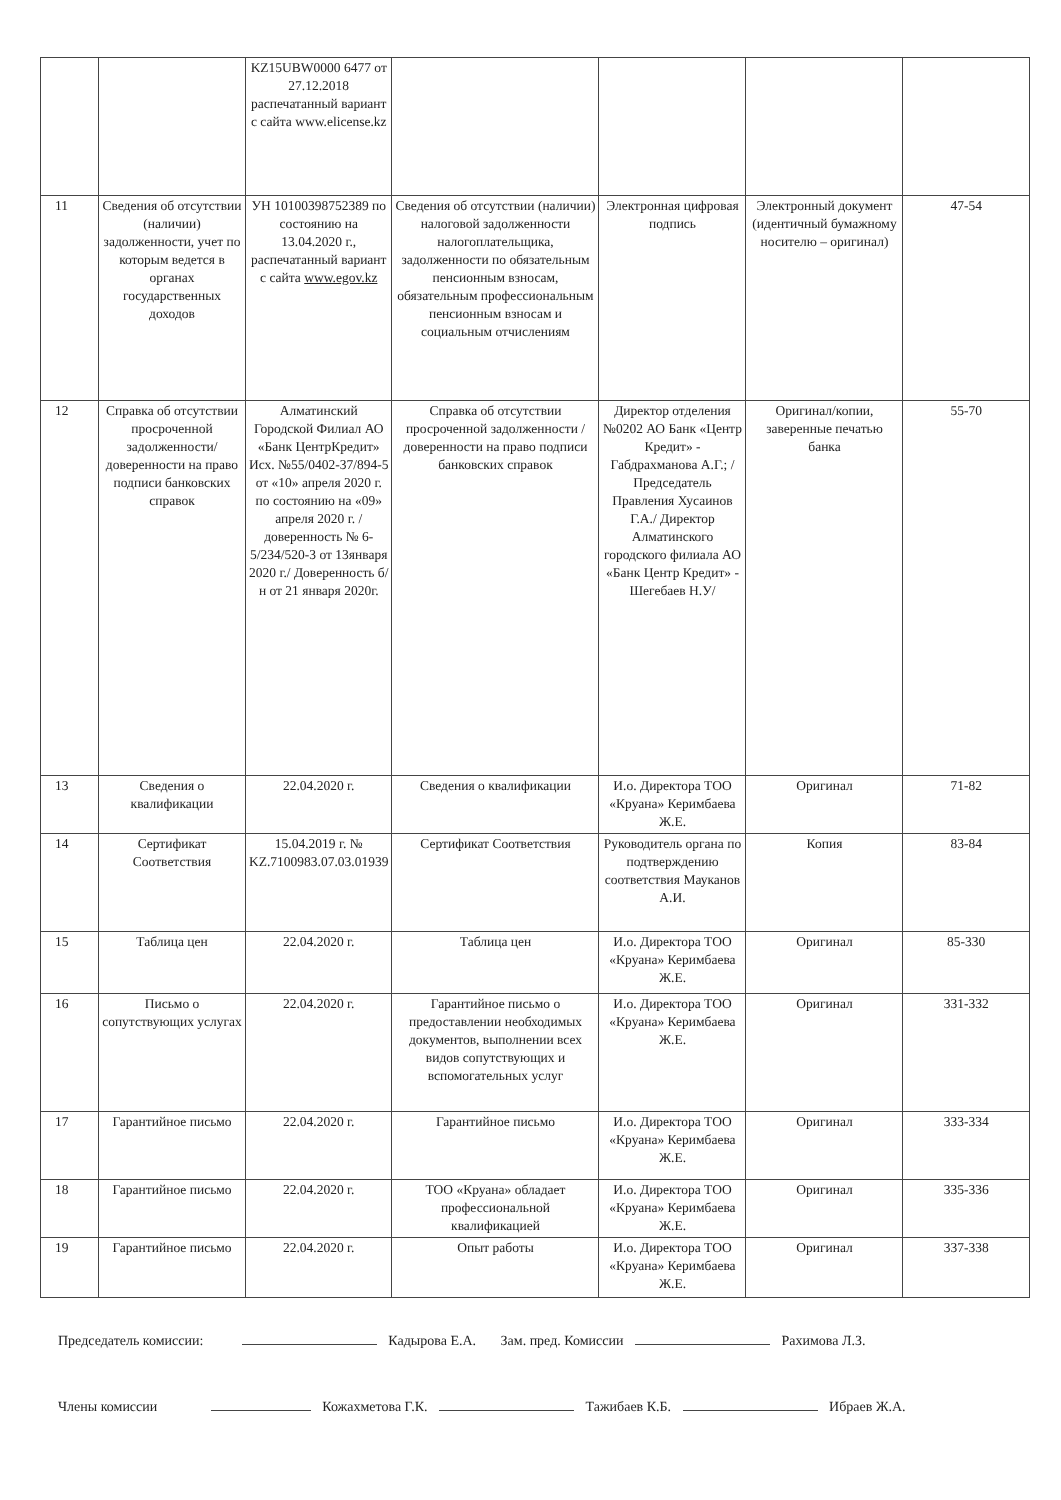| | | KZ15UBW0000 6477 от 27.12.2018 распечатанный вариант с сайта www.elicense.kz | | | | |
| 11 | Сведения об отсутствии (наличии) задолженности, учет по которым ведется в органах государственных доходов | УН 10100398752389 по состоянию на 13.04.2020 г., распечатанный вариант с сайта www.egov.kz | Сведения об отсутствии (наличии) налоговой задолженности налогоплательщика, задолженности по обязательным пенсионным взносам, обязательным профессиональным пенсионным взносам и социальным отчислениям | Электронная цифровая подпись | Электронный документ (идентичный бумажному носителю – оригинал) | 47-54 |
| 12 | Справка об отсутствии просроченной задолженности/доверенности на право подписи банковских справок | Алматинский Городской Филиал АО «Банк ЦентрКредит» Исх. №55/0402-37/894-5 от «10» апреля 2020 г. по состоянию на «09» апреля 2020 г. / доверенность № 6-5/234/520-3 от 13января 2020 г./ Доверенность б/н от 21 января 2020г. | Справка об отсутствии просроченной задолженности /доверенности на право подписи банковских справок | Директор отделения №0202 АО Банк «Центр Кредит» - Габдрахманова А.Г.; / Председатель Правления Хусаинов Г.А./ Директор Алматинского городского филиала АО «Банк Центр Кредит» - Шегебаев Н.У/ | Оригинал/копии, заверенные печатью банка | 55-70 |
| 13 | Сведения о квалификации | 22.04.2020 г. | Сведения о квалификации | И.о. Директора ТОО «Круана» Керимбаева Ж.Е. | Оригинал | 71-82 |
| 14 | Сертификат Соответствия | 15.04.2019 г. № KZ.7100983.07.03.01939 | Сертификат Соответствия | Руководитель органа по подтверждению соответствия Мауканов А.И. | Копия | 83-84 |
| 15 | Таблица цен | 22.04.2020 г. | Таблица цен | И.о. Директора ТОО «Круана» Керимбаева Ж.Е. | Оригинал | 85-330 |
| 16 | Письмо о сопутствующих услугах | 22.04.2020 г. | Гарантийное письмо о предоставлении необходимых документов, выполнении всех видов сопутствующих и вспомогательных услуг | И.о. Директора ТОО «Круана» Керимбаева Ж.Е. | Оригинал | 331-332 |
| 17 | Гарантийное письмо | 22.04.2020 г. | Гарантийное письмо | И.о. Директора ТОО «Круана» Керимбаева Ж.Е. | Оригинал | 333-334 |
| 18 | Гарантийное письмо | 22.04.2020 г. | ТОО «Круана» обладает профессиональной квалификацией | И.о. Директора ТОО «Круана» Керимбаева Ж.Е. | Оригинал | 335-336 |
| 19 | Гарантийное письмо | 22.04.2020 г. | Опыт работы | И.о. Директора ТОО «Круана» Керимбаева Ж.Е. | Оригинал | 337-338 |
Председатель комиссии: Кадырова Е.А. Зам. пред. Комиссии Рахимова Л.З.
Члены комиссии Кожахметова Г.К. Тажибаев К.Б. Ибраев Ж.А.